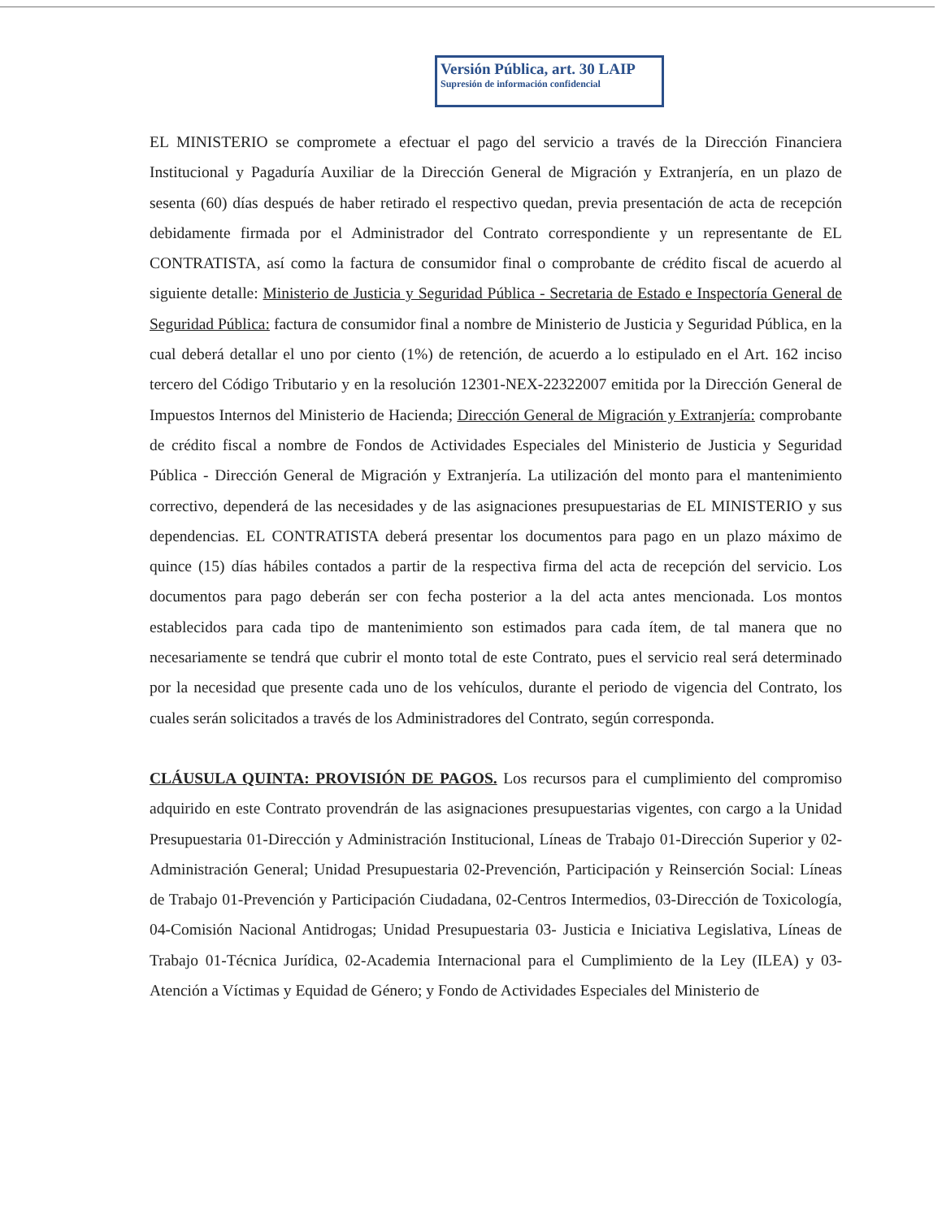Versión Pública, art. 30 LAIP
Supresión de información confidencial
EL MINISTERIO se compromete a efectuar el pago del servicio a través de la Dirección Financiera Institucional y Pagaduría Auxiliar de la Dirección General de Migración y Extranjería, en un plazo de sesenta (60) días después de haber retirado el respectivo quedan, previa presentación de acta de recepción debidamente firmada por el Administrador del Contrato correspondiente y un representante de EL CONTRATISTA, así como la factura de consumidor final o comprobante de crédito fiscal de acuerdo al siguiente detalle: Ministerio de Justicia y Seguridad Pública - Secretaria de Estado e Inspectoría General de Seguridad Pública: factura de consumidor final a nombre de Ministerio de Justicia y Seguridad Pública, en la cual deberá detallar el uno por ciento (1%) de retención, de acuerdo a lo estipulado en el Art. 162 inciso tercero del Código Tributario y en la resolución 12301-NEX-22322007 emitida por la Dirección General de Impuestos Internos del Ministerio de Hacienda; Dirección General de Migración y Extranjería: comprobante de crédito fiscal a nombre de Fondos de Actividades Especiales del Ministerio de Justicia y Seguridad Pública - Dirección General de Migración y Extranjería. La utilización del monto para el mantenimiento correctivo, dependerá de las necesidades y de las asignaciones presupuestarias de EL MINISTERIO y sus dependencias. EL CONTRATISTA deberá presentar los documentos para pago en un plazo máximo de quince (15) días hábiles contados a partir de la respectiva firma del acta de recepción del servicio. Los documentos para pago deberán ser con fecha posterior a la del acta antes mencionada. Los montos establecidos para cada tipo de mantenimiento son estimados para cada ítem, de tal manera que no necesariamente se tendrá que cubrir el monto total de este Contrato, pues el servicio real será determinado por la necesidad que presente cada uno de los vehículos, durante el periodo de vigencia del Contrato, los cuales serán solicitados a través de los Administradores del Contrato, según corresponda.
CLÁUSULA QUINTA: PROVISIÓN DE PAGOS. Los recursos para el cumplimiento del compromiso adquirido en este Contrato provendrán de las asignaciones presupuestarias vigentes, con cargo a la Unidad Presupuestaria 01-Dirección y Administración Institucional, Líneas de Trabajo 01-Dirección Superior y 02-Administración General; Unidad Presupuestaria 02-Prevención, Participación y Reinserción Social: Líneas de Trabajo 01-Prevención y Participación Ciudadana, 02-Centros Intermedios, 03-Dirección de Toxicología, 04-Comisión Nacional Antidrogas; Unidad Presupuestaria 03- Justicia e Iniciativa Legislativa, Líneas de Trabajo 01-Técnica Jurídica, 02-Academia Internacional para el Cumplimiento de la Ley (ILEA) y 03-Atención a Víctimas y Equidad de Género; y Fondo de Actividades Especiales del Ministerio de